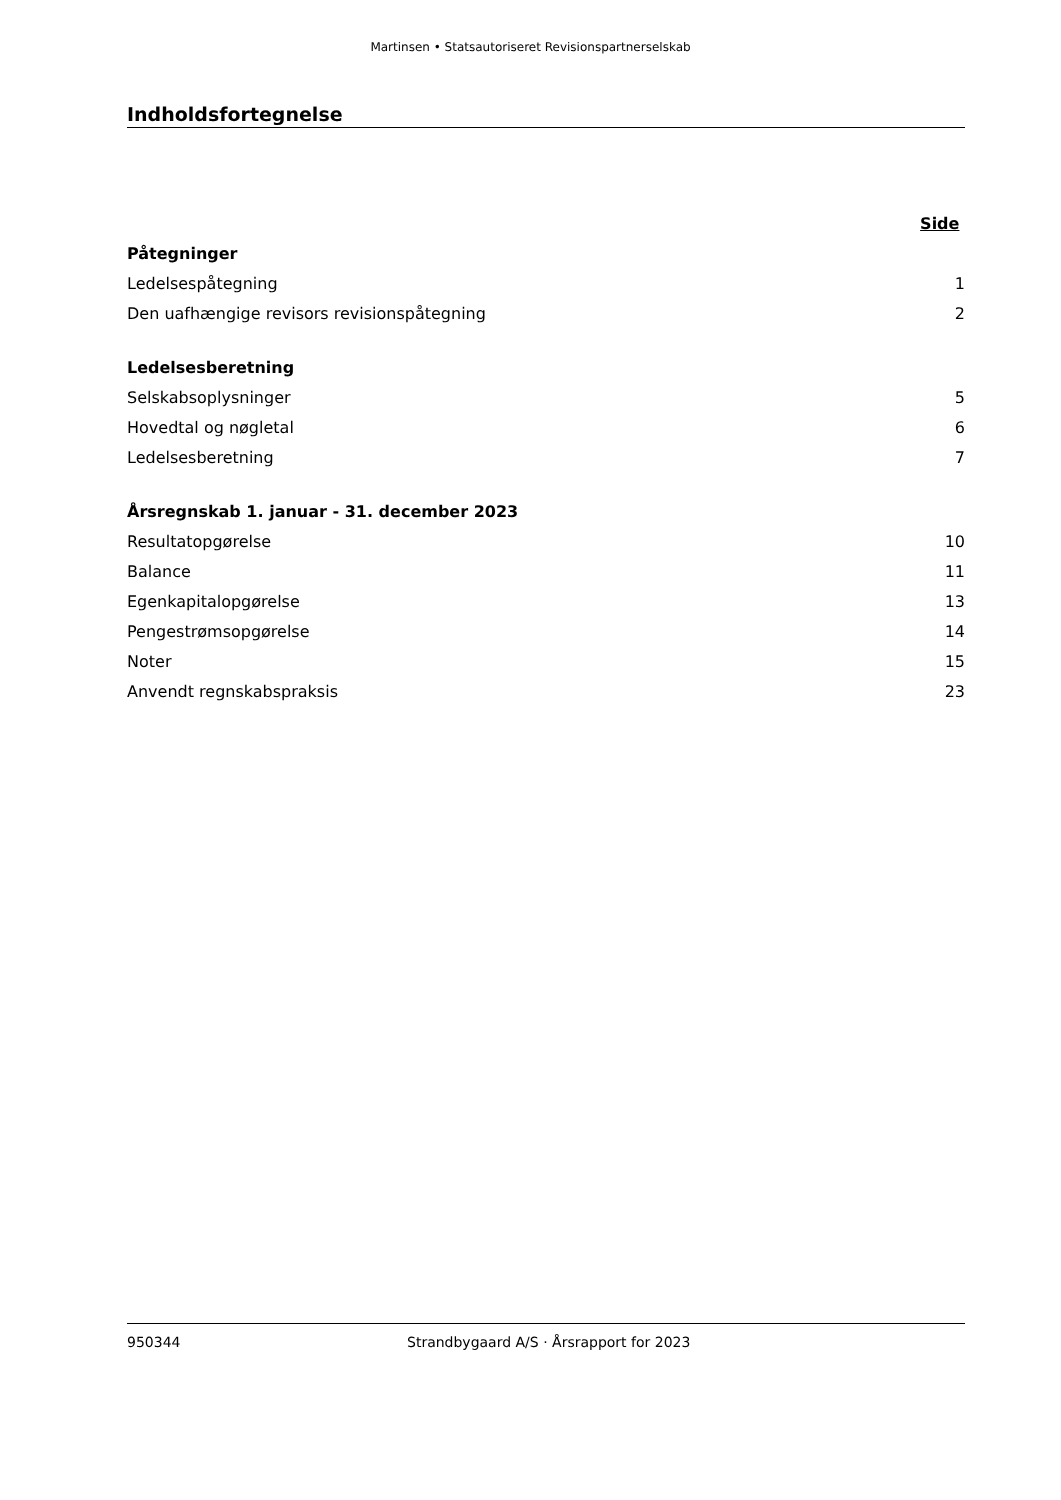Martinsen • Statsautoriseret Revisionspartnerselskab
Indholdsfortegnelse
| | Side |
| Påtegninger | |
| Ledelsespåtegning | 1 |
| Den uafhængige revisors revisionspåtegning | 2 |
| Ledelsesberetning | |
| Selskabsoplysninger | 5 |
| Hovedtal og nøgletal | 6 |
| Ledelsesberetning | 7 |
| Årsregnskab 1. januar - 31. december 2023 | |
| Resultatopgørelse | 10 |
| Balance | 11 |
| Egenkapitalopgørelse | 13 |
| Pengestrømsopgørelse | 14 |
| Noter | 15 |
| Anvendt regnskabspraksis | 23 |
950344 Strandbygaard A/S · Årsrapport for 2023